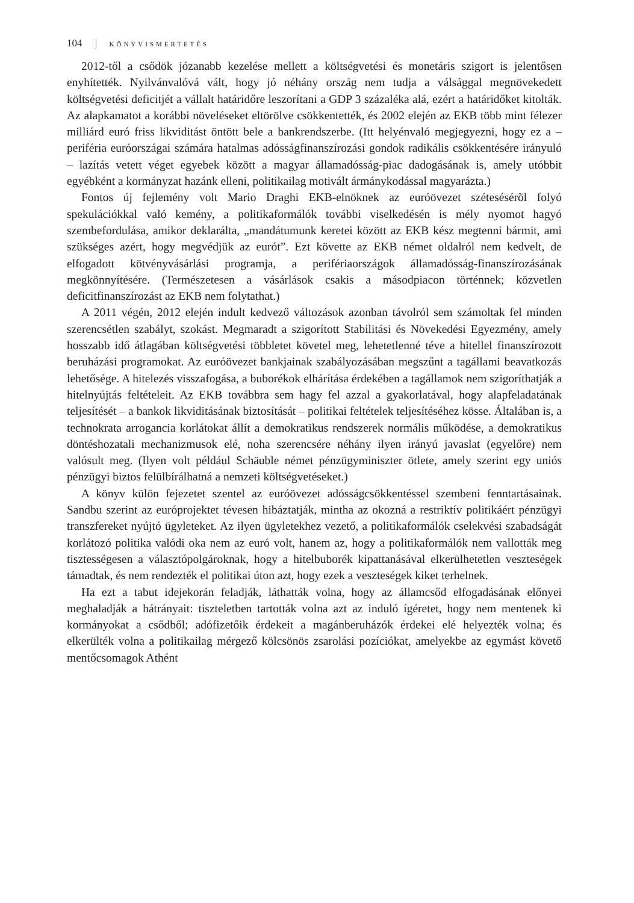104 KÖNYVISMERTETÉS
2012-től a csődök józanabb kezelése mellett a költségvetési és monetáris szigort is jelentősen enyhítették. Nyilvánvalóvá vált, hogy jó néhány ország nem tudja a válsággal megnövekedett költségvetési deficitjét a vállalt határidőre leszorítani a GDP 3 százaléka alá, ezért a határidőket kitolták. Az alapkamatot a korábbi növeléseket eltörölve csökkentették, és 2002 elején az EKB több mint félezer milliárd euró friss likviditást öntött bele a bankrendszerbe. (Itt helyénvaló megjegyezni, hogy ez a – periféria euróországai számára hatalmas adósságfinanszírozási gondok radikális csökkentésére irányuló – lazítás vetett véget egyebek között a magyar államadósság-piac dadogásának is, amely utóbbit egyébként a kormányzat hazánk elleni, politikailag motivált ármánykodással magyarázta.)
Fontos új fejlemény volt Mario Draghi EKB-elnöknek az euróövezet szétesésérõl folyó spekulációkkal való kemény, a politikaformálók további viselkedésén is mély nyomot hagyó szembefordulása, amikor deklarálta, „mandátumunk keretei között az EKB kész megtenni bármit, ami szükséges azért, hogy megvédjük az eurót”. Ezt követte az EKB német oldalról nem kedvelt, de elfogadott kötvényvásárlási programja, a perifériaországok államadósság-finanszírozásának megkönnyítésére. (Természetesen a vásárlások csakis a másodpiacon történnek; közvetlen deficitfinanszírozást az EKB nem folytathat.)
A 2011 végén, 2012 elején indult kedvező változások azonban távolról sem számoltak fel minden szerencsétlen szabályt, szokást. Megmaradt a szigorított Stabilitási és Növekedési Egyezmény, amely hosszabb idő átlagában költségvetési többletet követel meg, lehetetlenné téve a hitellel finanszírozott beruházási programokat. Az euróövezet bankjainak szabályozásában megszűnt a tagállami beavatkozás lehetősége. A hitelezés visszafogása, a buborékok elhárítása érdekében a tagállamok nem szigoríthatják a hitelnyújtás feltételeit. Az EKB továbbra sem hagy fel azzal a gyakorlatával, hogy alapfeladatának teljesítését – a bankok likviditásának biztosítását – politikai feltételek teljesítéséhez kösse. Általában is, a technokrata arrogancia korlátokat állít a demokratikus rendszerek normális működése, a demokratikus döntéshozatali mechanizmusok elé, noha szerencsére néhány ilyen irányú javaslat (egyelőre) nem valósult meg. (Ilyen volt például Schäuble német pénzügyminiszter ötlete, amely szerint egy uniós pénzügyi biztos felülbírálhatná a nemzeti költségvetéseket.)
A könyv külön fejezetet szentel az euróövezet adósságcsökkentéssel szembeni fenntartásainak. Sandbu szerint az európrojektet tévesen hibáztatják, mintha az okozná a restriktív politikáért pénzügyi transzfereket nyújtó ügyleteket. Az ilyen ügyletekhez vezető, a politikaformálók cselekvési szabadságát korlátozó politika valódi oka nem az euró volt, hanem az, hogy a politikaformálók nem vallották meg tisztességesen a választópolgároknak, hogy a hitelbuborék kipattanásával elkerülhetetlen veszteségek támadtak, és nem rendezték el politikai úton azt, hogy ezek a veszteségek kiket terhelnek.
Ha ezt a tabut idejekorán feladják, láthatták volna, hogy az államcsőd elfogadásának előnyei meghaladják a hátrányait: tiszteletben tartották volna azt az induló ígéretet, hogy nem mentenek ki kormányokat a csődből; adófizetőik érdekeit a magánberuházók érdekei elé helyezték volna; és elkerülték volna a politikailag mérgező kölcsönös zsarolási pozíciókat, amelyekbe az egymást követő mentőcsomagok Athént